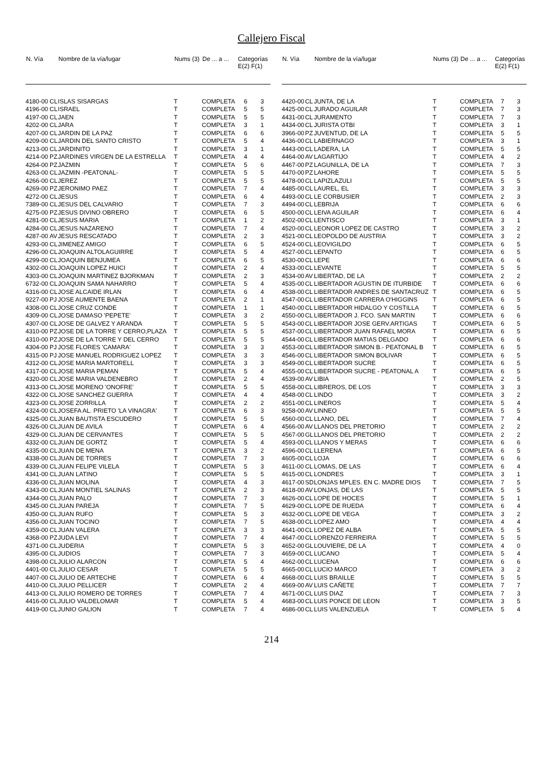Callejero Fiscal
| N. Vía | | Nombre de la vía/lugar | Nums (3) | De ... a ... | Categorías E(2) F(1) | |
| --- | --- | --- | --- | --- | --- | --- |
| 4180-00 | CL | ISLAS SISARGAS | T | COMPLETA | 6 | 3 |
| 4196-00 | CL | ISRAEL | T | COMPLETA | 5 | 5 |
| 4197-00 | CL | JAEN | T | COMPLETA | 5 | 5 |
| 4202-00 | CL | JARA | T | COMPLETA | 3 | 1 |
| 4207-00 | CL | JARDIN DE LA PAZ | T | COMPLETA | 6 | 6 |
| 4209-00 | CL | JARDIN DEL SANTO CRISTO | T | COMPLETA | 5 | 4 |
| 4213-00 | CL | JARDINITO | T | COMPLETA | 3 | 1 |
| 4214-00 | PZ | JARDINES VIRGEN DE LA ESTRELLA | T | COMPLETA | 4 | 4 |
| 4264-00 | PZ | JAZMIN | T | COMPLETA | 5 | 6 |
| 4263-00 | CL | JAZMIN -PEATONAL- | T | COMPLETA | 5 | 5 |
| 4266-00 | CL | JEREZ | T | COMPLETA | 5 | 5 |
| 4269-00 | PZ | JERONIMO PAEZ | T | COMPLETA | 7 | 4 |
| 4272-00 | CL | JESUS | T | COMPLETA | 6 | 4 |
| 7389-00 | CL | JESUS DEL CALVARIO | T | COMPLETA | 7 | 3 |
| 4275-00 | PZ | JESUS DIVINO OBRERO | T | COMPLETA | 6 | 5 |
| 4281-00 | CL | JESUS MARIA | T | COMPLETA | 1 | 2 |
| 4284-00 | CL | JESUS NAZARENO | T | COMPLETA | 7 | 4 |
| 4287-00 | AV | JESUS RESCATADO | T | COMPLETA | 2 | 3 |
| 4293-00 | CL | JIMENEZ AMIGO | T | COMPLETA | 6 | 5 |
| 4296-00 | CL | JOAQUIN ALTOLAGUIRRE | T | COMPLETA | 5 | 4 |
| 4299-00 | CL | JOAQUIN BENJUMEA | T | COMPLETA | 6 | 5 |
| 4302-00 | CL | JOAQUIN LOPEZ HUICI | T | COMPLETA | 2 | 4 |
| 4303-00 | CL | JOAQUIN MARTINEZ BJORKMAN | T | COMPLETA | 2 | 3 |
| 6732-00 | CL | JOAQUIN SAMA NAHARRO | T | COMPLETA | 5 | 4 |
| 4316-00 | CL | JOSE ALCAIDE IRLAN | T | COMPLETA | 6 | 4 |
| 9227-00 | PJ | JOSE AUMENTE BAENA | T | COMPLETA | 2 | 1 |
| 4308-00 | CL | JOSE CRUZ CONDE | T | COMPLETA | 1 | 1 |
| 4309-00 | CL | JOSE DAMASO 'PEPETE' | T | COMPLETA | 3 | 2 |
| 4307-00 | CL | JOSE DE GALVEZ Y ARANDA | T | COMPLETA | 5 | 5 |
| 4310-00 | PZ | JOSE DE LA TORRE Y CERRO,PLAZA | T | COMPLETA | 5 | 5 |
| 4310-00 | PZ | JOSE DE LA TORRE Y DEL CERRO | T | COMPLETA | 5 | 5 |
| 4304-00 | PJ | JOSE FLORES 'CAMARA' | T | COMPLETA | 3 | 3 |
| 4315-00 | PJ | JOSE MANUEL RODRIGUEZ LOPEZ | T | COMPLETA | 3 | 3 |
| 4312-00 | CL | JOSE MARIA MARTORELL | T | COMPLETA | 3 | 3 |
| 4317-00 | CL | JOSE MARIA PEMAN | T | COMPLETA | 5 | 4 |
| 4320-00 | CL | JOSE MARIA VALDENEBRO | T | COMPLETA | 2 | 4 |
| 4313-00 | CL | JOSE MORENO 'ONOFRE' | T | COMPLETA | 5 | 5 |
| 4322-00 | CL | JOSE SANCHEZ GUERRA | T | COMPLETA | 4 | 4 |
| 4323-00 | CL | JOSE ZORRILLA | T | COMPLETA | 2 | 2 |
| 4324-00 | CL | JOSEFA AL. PRIETO 'LA VINAGRA' | T | COMPLETA | 6 | 3 |
| 4325-00 | CL | JUAN BAUTISTA ESCUDERO | T | COMPLETA | 5 | 5 |
| 4326-00 | CL | JUAN DE AVILA | T | COMPLETA | 6 | 4 |
| 4329-00 | CL | JUAN DE CERVANTES | T | COMPLETA | 5 | 5 |
| 4332-00 | CL | JUAN DE GORTZ | T | COMPLETA | 5 | 4 |
| 4335-00 | CL | JUAN DE MENA | T | COMPLETA | 3 | 2 |
| 4338-00 | CL | JUAN DE TORRES | T | COMPLETA | 7 | 3 |
| 4339-00 | CL | JUAN FELIPE VILELA | T | COMPLETA | 5 | 3 |
| 4341-00 | CL | JUAN LATINO | T | COMPLETA | 5 | 5 |
| 4336-00 | CL | JUAN MOLINA | T | COMPLETA | 4 | 3 |
| 4343-00 | CL | JUAN MONTIEL SALINAS | T | COMPLETA | 2 | 3 |
| 4344-00 | CL | JUAN PALO | T | COMPLETA | 7 | 3 |
| 4345-00 | CL | JUAN PAREJA | T | COMPLETA | 7 | 5 |
| 4350-00 | CL | JUAN RUFO | T | COMPLETA | 5 | 3 |
| 4356-00 | CL | JUAN TOCINO | T | COMPLETA | 7 | 5 |
| 4359-00 | CL | JUAN VALERA | T | COMPLETA | 3 | 3 |
| 4368-00 | PZ | JUDA LEVI | T | COMPLETA | 7 | 4 |
| 4371-00 | CL | JUDERIA | T | COMPLETA | 5 | 3 |
| 4395-00 | CL | JUDIOS | T | COMPLETA | 7 | 3 |
| 4398-00 | CL | JULIO ALARCON | T | COMPLETA | 5 | 4 |
| 4401-00 | CL | JULIO CESAR | T | COMPLETA | 5 | 5 |
| 4407-00 | CL | JULIO DE ARTECHE | T | COMPLETA | 6 | 4 |
| 4410-00 | CL | JULIO PELLICER | T | COMPLETA | 2 | 4 |
| 4413-00 | CL | JULIO ROMERO DE TORRES | T | COMPLETA | 7 | 4 |
| 4416-00 | CL | JULIO VALDELOMAR | T | COMPLETA | 5 | 4 |
| 4419-00 | CL | JUNIO GALION | T | COMPLETA | 7 | 4 |
| N. Vía | | Nombre de la vía/lugar | Nums (3) | De ... a ... | Categorías E(2) F(1) | |
| --- | --- | --- | --- | --- | --- | --- |
| 4420-00 | CL | JUNTA, DE LA | T | COMPLETA | 7 | 3 |
| 4425-00 | CL | JURADO AGUILAR | T | COMPLETA | 7 | 3 |
| 4431-00 | CL | JURAMENTO | T | COMPLETA | 7 | 3 |
| 4434-00 | CL | JURISTA OTBI | T | COMPLETA | 3 | 1 |
| 3966-00 | PZ | JUVENTUD, DE LA | T | COMPLETA | 5 | 5 |
| 4436-00 | CL | LABIERNAGO | T | COMPLETA | 3 | 1 |
| 4443-00 | CL | LADERA, LA | T | COMPLETA | 5 | 5 |
| 4464-00 | AV | LAGARTIJO | T | COMPLETA | 4 | 2 |
| 4467-00 | PZ | LAGUNILLA, DE LA | T | COMPLETA | 7 | 3 |
| 4470-00 | PZ | LAHORE | T | COMPLETA | 5 | 5 |
| 4478-00 | CL | LAPIZLAZULI | T | COMPLETA | 5 | 5 |
| 4485-00 | CL | LAUREL, EL | T | COMPLETA | 3 | 3 |
| 4493-00 | CL | LE CORBUSIER | T | COMPLETA | 2 | 3 |
| 4494-00 | CL | LEBRIJA | T | COMPLETA | 6 | 6 |
| 4500-00 | CL | LEIVA AGUILAR | T | COMPLETA | 6 | 4 |
| 4502-00 | CL | LENTISCO | T | COMPLETA | 3 | 1 |
| 4520-00 | CL | LEONOR LOPEZ DE CASTRO | T | COMPLETA | 3 | 2 |
| 4521-00 | CL | LEOPOLDO DE AUSTRIA | T | COMPLETA | 3 | 2 |
| 4524-00 | CL | LEOVIGILDO | T | COMPLETA | 6 | 5 |
| 4527-00 | CL | LEPANTO | T | COMPLETA | 6 | 5 |
| 4530-00 | CL | LEPE | T | COMPLETA | 6 | 6 |
| 4533-00 | CL | LEVANTE | T | COMPLETA | 5 | 5 |
| 4534-00 | AV | LIBERTAD, DE LA | T | COMPLETA | 2 | 2 |
| 4535-00 | CL | LIBERTADOR AGUSTIN DE ITURBIDE | T | COMPLETA | 6 | 6 |
| 4538-00 | CL | LIBERTADOR ANDRES DE SANTACRUZ | T | COMPLETA | 6 | 5 |
| 4547-00 | CL | LIBERTADOR CARRERA O'HIGGINS | T | COMPLETA | 6 | 5 |
| 4540-00 | CL | LIBERTADOR HIDALGO Y COSTILLA | T | COMPLETA | 6 | 5 |
| 4550-00 | CL | LIBERTADOR J. FCO. SAN MARTIN | T | COMPLETA | 6 | 6 |
| 4543-00 | CL | LIBERTADOR JOSE GERV.ARTIGAS | T | COMPLETA | 6 | 5 |
| 4537-00 | CL | LIBERTADOR JUAN RAFAEL MORA | T | COMPLETA | 6 | 5 |
| 4544-00 | CL | LIBERTADOR MATIAS DELGADO | T | COMPLETA | 6 | 6 |
| 4553-00 | CL | LIBERTADOR SIMON B.- PEATONAL B | T | COMPLETA | 6 | 5 |
| 4546-00 | CL | LIBERTADOR SIMON BOLIVAR | T | COMPLETA | 6 | 5 |
| 4549-00 | CL | LIBERTADOR SUCRE | T | COMPLETA | 6 | 5 |
| 4555-00 | CL | LIBERTADOR SUCRE - PEATONAL A | T | COMPLETA | 6 | 5 |
| 4539-00 | AV | LIBIA | T | COMPLETA | 2 | 5 |
| 4558-00 | CL | LIBREROS, DE LOS | T | COMPLETA | 3 | 3 |
| 4548-00 | CL | LINDO | T | COMPLETA | 3 | 2 |
| 4551-00 | CL | LINEROS | T | COMPLETA | 5 | 4 |
| 9258-00 | AV | LINNEO | T | COMPLETA | 5 | 5 |
| 4560-00 | CL | LLANO, DEL | T | COMPLETA | 7 | 4 |
| 4566-00 | AV | LLANOS DEL PRETORIO | T | COMPLETA | 2 | 2 |
| 4567-00 | GL | LLANOS DEL PRETORIO | T | COMPLETA | 2 | 2 |
| 4593-00 | CL | LLANOS Y MERAS | T | COMPLETA | 6 | 6 |
| 4596-00 | CL | LLERENA | T | COMPLETA | 6 | 5 |
| 4605-00 | CL | LOJA | T | COMPLETA | 6 | 6 |
| 4611-00 | CL | LOMAS, DE LAS | T | COMPLETA | 6 | 4 |
| 4615-00 | CL | LONDRES | T | COMPLETA | 3 | 1 |
| 4617-00 | SD | LONJAS MPLES. EN C. MADRE DIOS | T | COMPLETA | 7 | 5 |
| 4618-00 | AV | LONJAS, DE LAS | T | COMPLETA | 5 | 5 |
| 4626-00 | CL | LOPE DE HOCES | T | COMPLETA | 5 | 1 |
| 4629-00 | CL | LOPE DE RUEDA | T | COMPLETA | 6 | 4 |
| 4632-00 | CL | LOPE DE VEGA | T | COMPLETA | 3 | 2 |
| 4638-00 | CL | LOPEZ AMO | T | COMPLETA | 4 | 4 |
| 4641-00 | CL | LOPEZ DE ALBA | T | COMPLETA | 5 | 5 |
| 4647-00 | CL | LORENZO FERREIRA | T | COMPLETA | 5 | 5 |
| 4652-00 | GL | LOUVIERE, DE LA | T | COMPLETA | 4 | 0 |
| 4659-00 | CL | LUCANO | T | COMPLETA | 5 | 4 |
| 4662-00 | CL | LUCENA | T | COMPLETA | 6 | 6 |
| 4665-00 | CL | LUCIO MARCO | T | COMPLETA | 3 | 2 |
| 4668-00 | CL | LUIS BRAILLE | T | COMPLETA | 5 | 5 |
| 4669-00 | AV | LUIS CAÑETE | T | COMPLETA | 7 | 7 |
| 4671-00 | CL | LUIS DIAZ | T | COMPLETA | 7 | 3 |
| 4683-00 | CL | LUIS PONCE DE LEON | T | COMPLETA | 3 | 5 |
| 4686-00 | CL | LUIS VALENZUELA | T | COMPLETA | 5 | 4 |
214